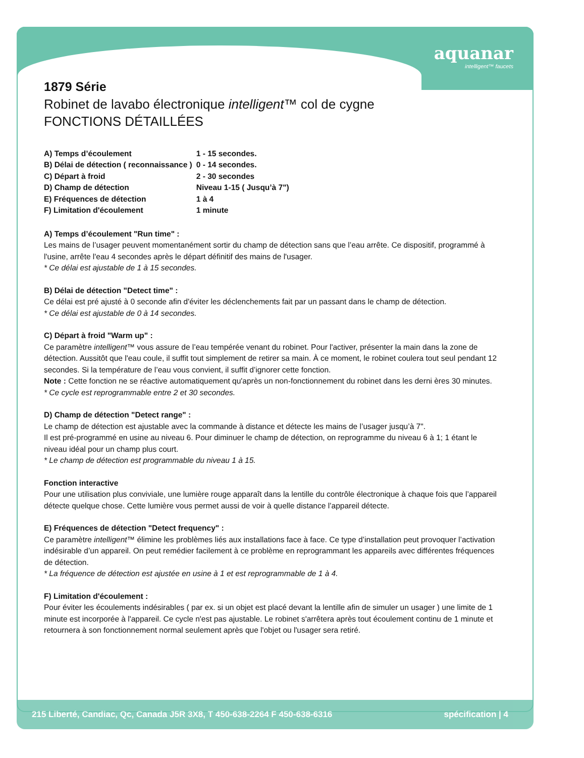aquanar
intelligent™ faucets
1879 Série
Robinet de lavabo électronique intelligent™ col de cygne
FONCTIONS DÉTAILLÉES
| A) Temps d’écoulement | 1 - 15 secondes. |
| B) Délai de détection ( reconnaissance ) | 0 - 14 secondes. |
| C) Départ à froid | 2 - 30 secondes |
| D) Champ de détection | Niveau 1-15 ( Jusqu’à 7") |
| E) Fréquences de détection | 1 à 4 |
| F) Limitation d'écoulement | 1 minute |
A) Temps d’écoulement "Run time" :
Les mains de l’usager peuvent momentanément sortir du champ de détection sans que l’eau arrête. Ce dispositif, programmé à l'usine, arrête l'eau 4 secondes après le départ définitif des mains de l'usager.
* Ce délai est ajustable de 1 à 15 secondes.
B) Délai de détection "Detect time" :
Ce délai est pré ajusté à 0 seconde afin d'éviter les déclenchements fait par un passant dans le champ de détection.
* Ce délai est ajustable de 0 à 14 secondes.
C) Départ à froid "Warm up" :
Ce paramètre intelligent™ vous assure de l’eau tempérée venant du robinet. Pour l'activer, présenter la main dans la zone de détection. Aussitôt que l'eau coule, il suffit tout simplement de retirer sa main. À ce moment, le robinet coulera tout seul pendant 12 secondes. Si la température de l’eau vous convient, il suffit d’ignorer cette fonction.
Note : Cette fonction ne se réactive automatiquement qu'après un non-fonctionnement du robinet dans les derni ères 30 minutes.
* Ce cycle est reprogrammable entre 2 et 30 secondes.
D) Champ de détection "Detect range" :
Le champ de détection est ajustable avec la commande à distance et détecte les mains de l’usager jusqu’à 7".
Il est pré-programmé en usine au niveau 6. Pour diminuer le champ de détection, on reprogramme du niveau 6 à 1; 1 étant le niveau idéal pour un champ plus court.
* Le champ de détection est programmable du niveau 1 à 15.
Fonction interactive
Pour une utilisation plus conviviale, une lumière rouge apparaît dans la lentille du contrôle électronique à chaque fois que l’appareil détecte quelque chose. Cette lumière vous permet aussi de voir à quelle distance l’appareil détecte.
E) Fréquences de détection "Detect frequency" :
Ce paramètre intelligent™ élimine les problèmes liés aux installations face à face. Ce type d’installation peut provoquer l’activation indésirable d’un appareil. On peut remédier facilement à ce problème en reprogrammant les appareils avec différentes fréquences de détection.
* La fréquence de détection est ajustée en usine à 1 et est reprogrammable de 1 à 4.
F) Limitation d'écoulement :
Pour éviter les écoulements indésirables ( par ex. si un objet est placé devant la lentille afin de simuler un usager ) une limite de 1 minute est incorporée à l'appareil. Ce cycle n'est pas ajustable. Le robinet s'arrêtera après tout écoulement continu de 1 minute et retournera à son fonctionnement normal seulement après que l'objet ou l'usager sera retiré.
215 Liberté, Candiac, Qc, Canada J5R 3X8, T 450-638-2264 F 450-638-6316 spécification | 4